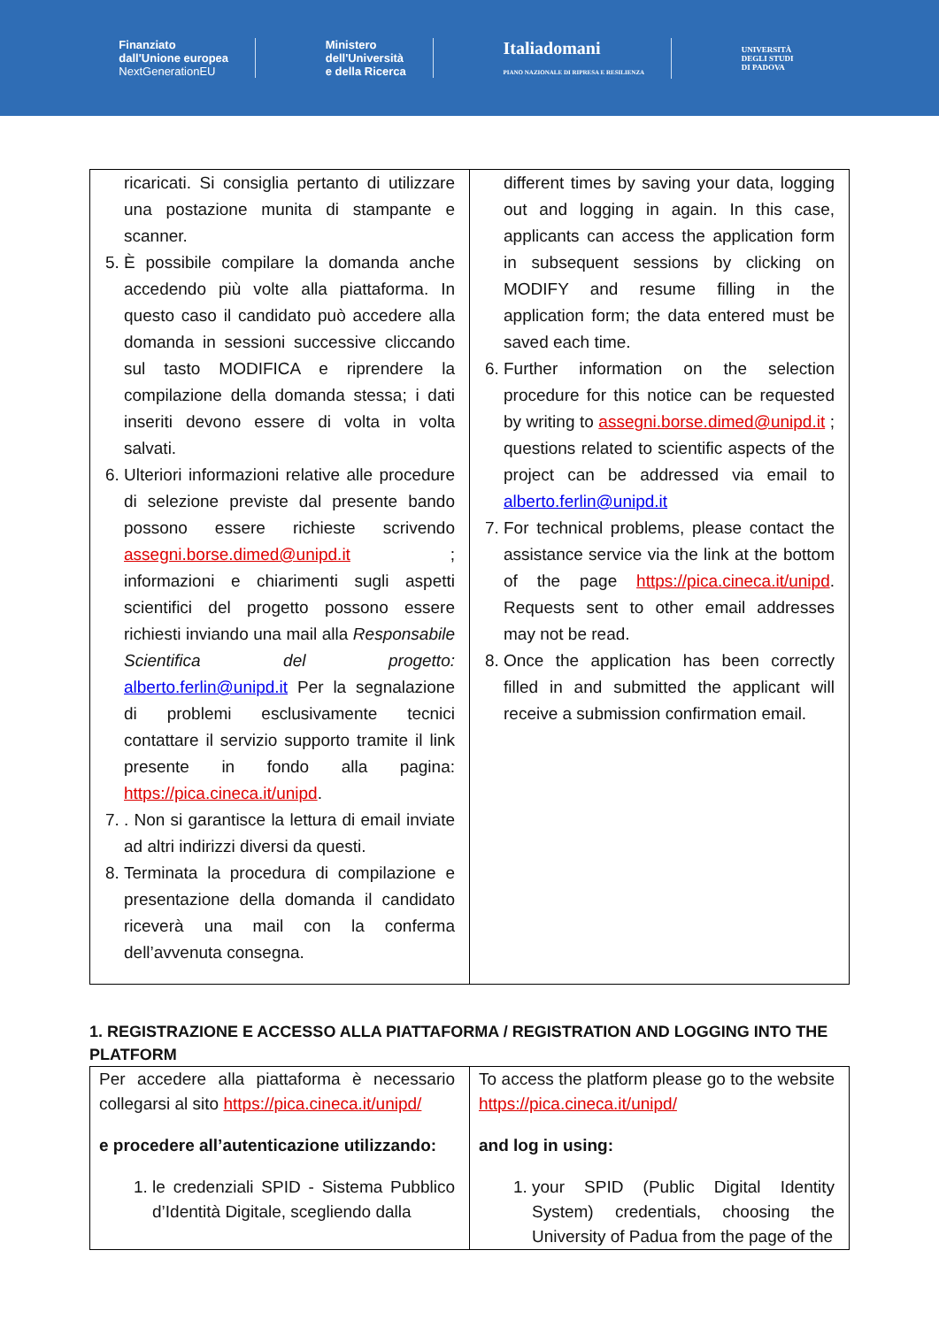Finanziato
dall'Unione europea
NextGenerationEU
Ministero
dell'Università
e della Ricerca
Italiadomani
PIANO NAZIONALE DI RIPRESA E RESILIENZA
UNIVERSITÀ
DEGLI STUDI
DI PADOVA
| ricaricati. Si consiglia pertanto di utilizzare una postazione munita di stampante e scanner. 5. È possibile compilare la domanda anche accedendo più volte alla piattaforma. In questo caso il candidato può accedere alla domanda in sessioni successive cliccando sul tasto MODIFICA e riprendere la compilazione della domanda stessa; i dati inseriti devono essere di volta in volta salvati. 6. Ulteriori informazioni relative alle procedure di selezione previste dal presente bando possono essere richieste scrivendo assegni.borse.dimed@unipd.it ; informazioni e chiarimenti sugli aspetti scientifici del progetto possono essere richiesti inviando una mail alla Responsabile Scientifica del progetto: alberto.ferlin@unipd.it Per la segnalazione di problemi esclusivamente tecnici contattare il servizio supporto tramite il link presente in fondo alla pagina: https://pica.cineca.it/unipd . 7. . Non si garantisce la lettura di email inviate ad altri indirizzi diversi da questi. 8. Terminata la procedura di compilazione e presentazione della domanda il candidato riceverà una mail con la conferma dell’avvenuta consegna. | different times by saving your data, logging out and logging in again. In this case, applicants can access the application form in subsequent sessions by clicking on MODIFY and resume filling in the application form; the data entered must be saved each time. 6. Further information on the selection procedure for this notice can be requested by writing to assegni.borse.dimed@unipd.it ; questions related to scientific aspects of the project can be addressed via email to alberto.ferlin@unipd.it 7. For technical problems, please contact the assistance service via the link at the bottom of the page https://pica.cineca.it/unipd . Requests sent to other email addresses may not be read. 8. Once the application has been correctly filled in and submitted the applicant will receive a submission confirmation email. |
1. REGISTRAZIONE E ACCESSO ALLA PIATTAFORMA / REGISTRATION AND LOGGING INTO THE PLATFORM
| Per accedere alla piattaforma è necessario collegarsi al sito https://pica.cineca.it/unipd/ e procedere all’autenticazione utilizzando: 1. le credenziali SPID - Sistema Pubblico d’Identità Digitale, scegliendo dalla | To access the platform please go to the website https://pica.cineca.it/unipd/ and log in using: 1. your SPID (Public Digital Identity System) credentials, choosing the University of Padua from the page of the |